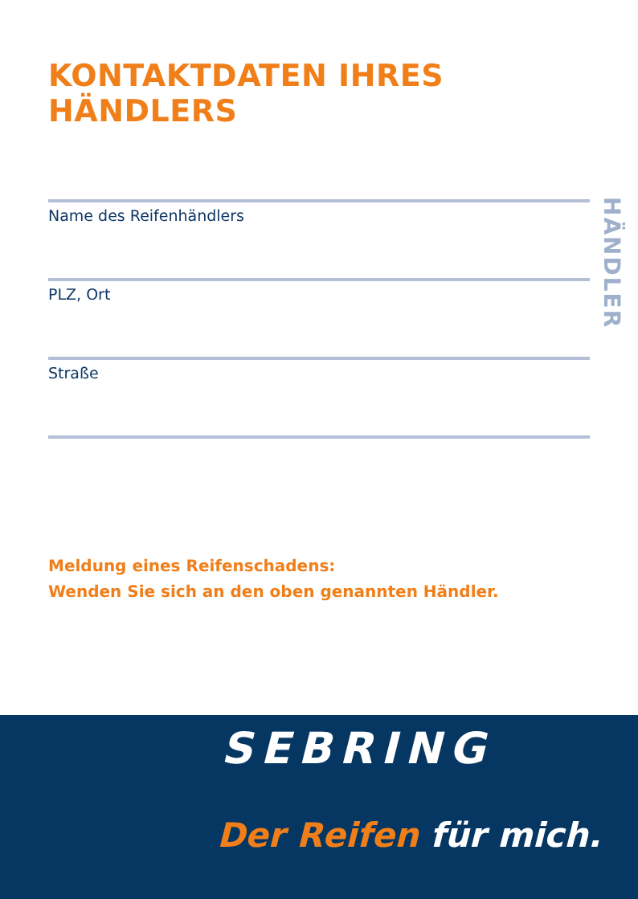KONTAKTDATEN IHRES HÄNDLERS
HÄNDLER
Name des Reifenhändlers
PLZ, Ort
Straße
Meldung eines Reifenschadens:
Wenden Sie sich an den oben genannten Händler.
SEBRING
Der Reifen für mich.